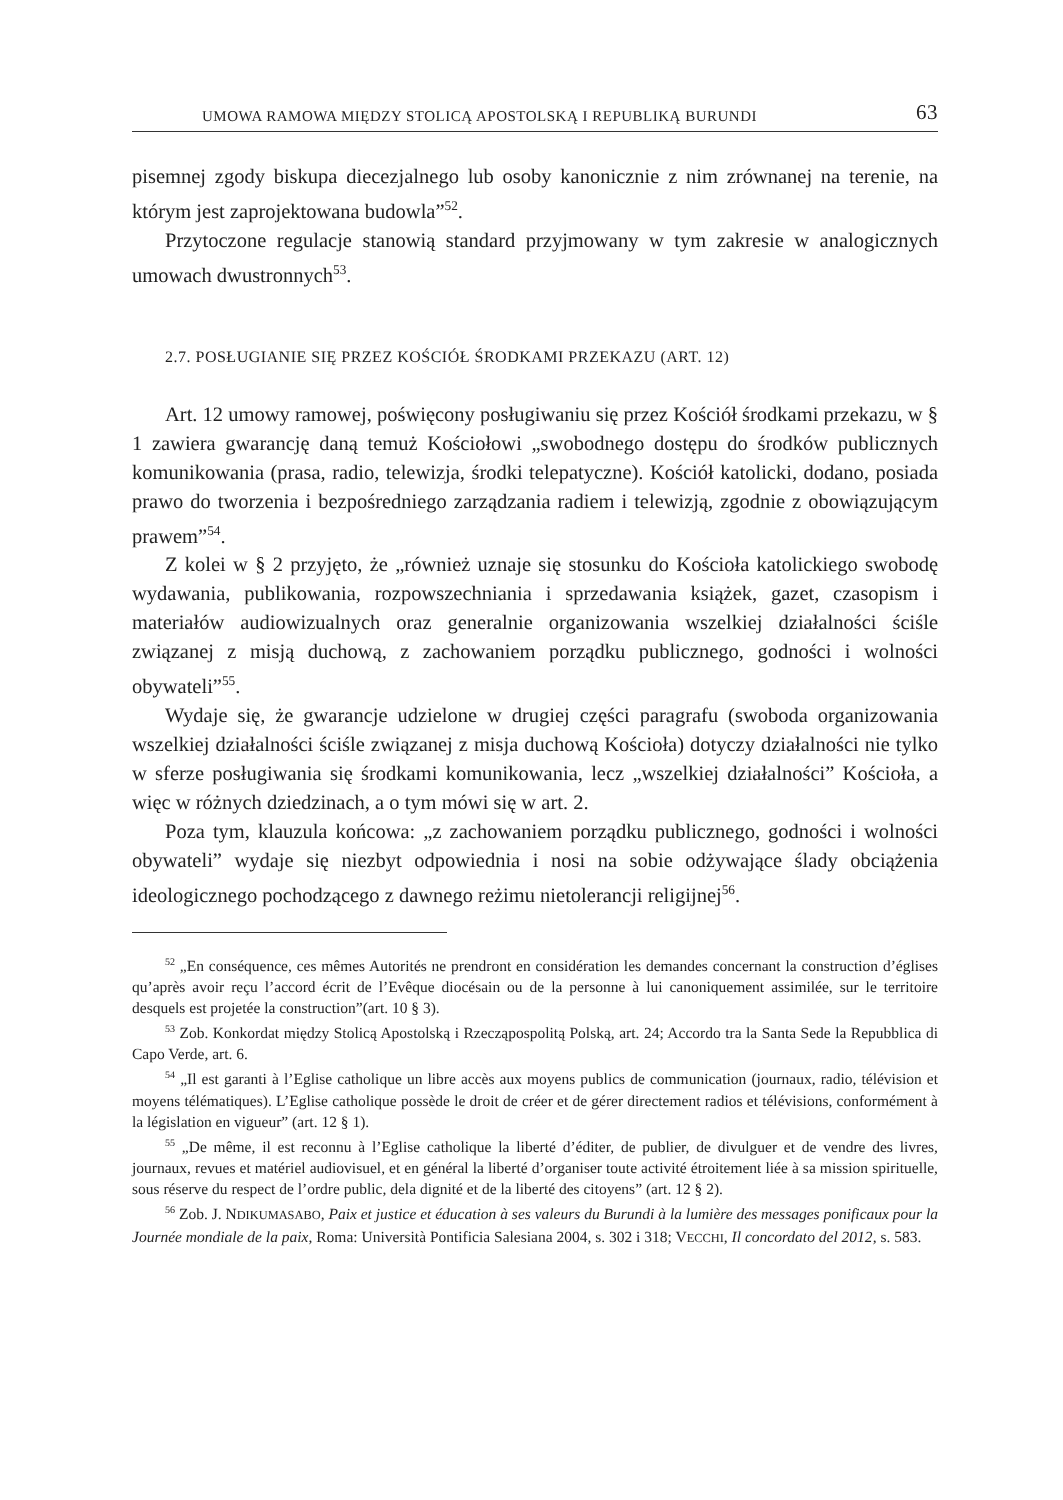UMOWA RAMOWA MIĘDZY STOLICĄ APOSTOLSKĄ I REPUBLIKĄ BURUNDI 63
pisemnej zgody biskupa diecezjalnego lub osoby kanonicznie z nim zrównanej na terenie, na którym jest zaprojektowana budowla”<sup>52</sup>.
Przytoczone regulacje stanowią standard przyjmowany w tym zakresie w analogicznych umowach dwustronnych<sup>53</sup>.
2.7. POSŁUGIANIE SIĘ PRZEZ KOŚCIÓŁ ŚRODKAMI PRZEKAZU (ART. 12)
Art. 12 umowy ramowej, poświęcony posługiwaniu się przez Kościół środkami przekazu, w § 1 zawiera gwarancję daną temuż Kościołowi „swobodnego dostępu do środków publicznych komunikowania (prasa, radio, telewizja, środki telepatyczne). Kościół katolicki, dodano, posiada prawo do tworzenia i bezpośredniego zarządzania radiem i telewizją, zgodnie z obowiązującym prawem”<sup>54</sup>.
Z kolei w § 2 przyjęto, że „również uznaje się stosunku do Kościoła katolickiego swobodę wydawania, publikowania, rozpowszechniania i sprzedawania książek, gazet, czasopism i materiałów audiowizualnych oraz generalnie organizowania wszelkiej działalności ściśle związanej z misją duchową, z zachowaniem porządku publicznego, godności i wolności obywateli”<sup>55</sup>.
Wydaje się, że gwarancje udzielone w drugiej części paragrafu (swoboda organizowania wszelkiej działalności ściśle związanej z misja duchową Kościoła) dotyczy działalności nie tylko w sferze posługiwania się środkami komunikowania, lecz „wszelkiej działalności” Kościoła, a więc w różnych dziedzinach, a o tym mówi się w art. 2.
Poza tym, klauzula końcowa: „z zachowaniem porządku publicznego, godności i wolności obywateli” wydaje się niezbyt odpowiednia i nosi na sobie odżywające ślady obciążenia ideologicznego pochodzącego z dawnego reżimu nietolerancji religijnej<sup>56</sup>.
<sup>52</sup> „En conséquence, ces mêmes Autorités ne prendront en considération les demandes concernant la construction d’églises qu’après avoir reçu l’accord écrit de l’Evêque diocésain ou de la personne à lui canoniquement assimilée, sur le territoire desquels est projetée la construction”(art. 10 § 3).
<sup>53</sup> Zob. Konkordat między Stolicą Apostolską i Rzecząpospolitą Polską, art. 24; Accordo tra la Santa Sede la Repubblica di Capo Verde, art. 6.
<sup>54</sup> „Il est garanti à l’Eglise catholique un libre accès aux moyens publics de communication (journaux, radio, télévision et moyens télématiques). L’Eglise catholique possède le droit de créer et de gérer directement radios et télévisions, conformément à la législation en vigueur” (art. 12 § 1).
<sup>55</sup> „De même, il est reconnu à l’Eglise catholique la liberté d’éditer, de publier, de divulguer et de vendre des livres, journaux, revues et matériel audiovisuel, et en général la liberté d’organiser toute activité étroitement liée à sa mission spirituelle, sous réserve du respect de l’ordre public, dela dignité et de la liberté des citoyens” (art. 12 § 2).
<sup>56</sup> Zob. J. NDIKUMASABO, Paix et justice et éducation à ses valeurs du Burundi à la lumière des messages ponificaux pour la Journée mondiale de la paix, Roma: Università Pontificia Salesiana 2004, s. 302 i 318; VECCHI, Il concordato del 2012, s. 583.